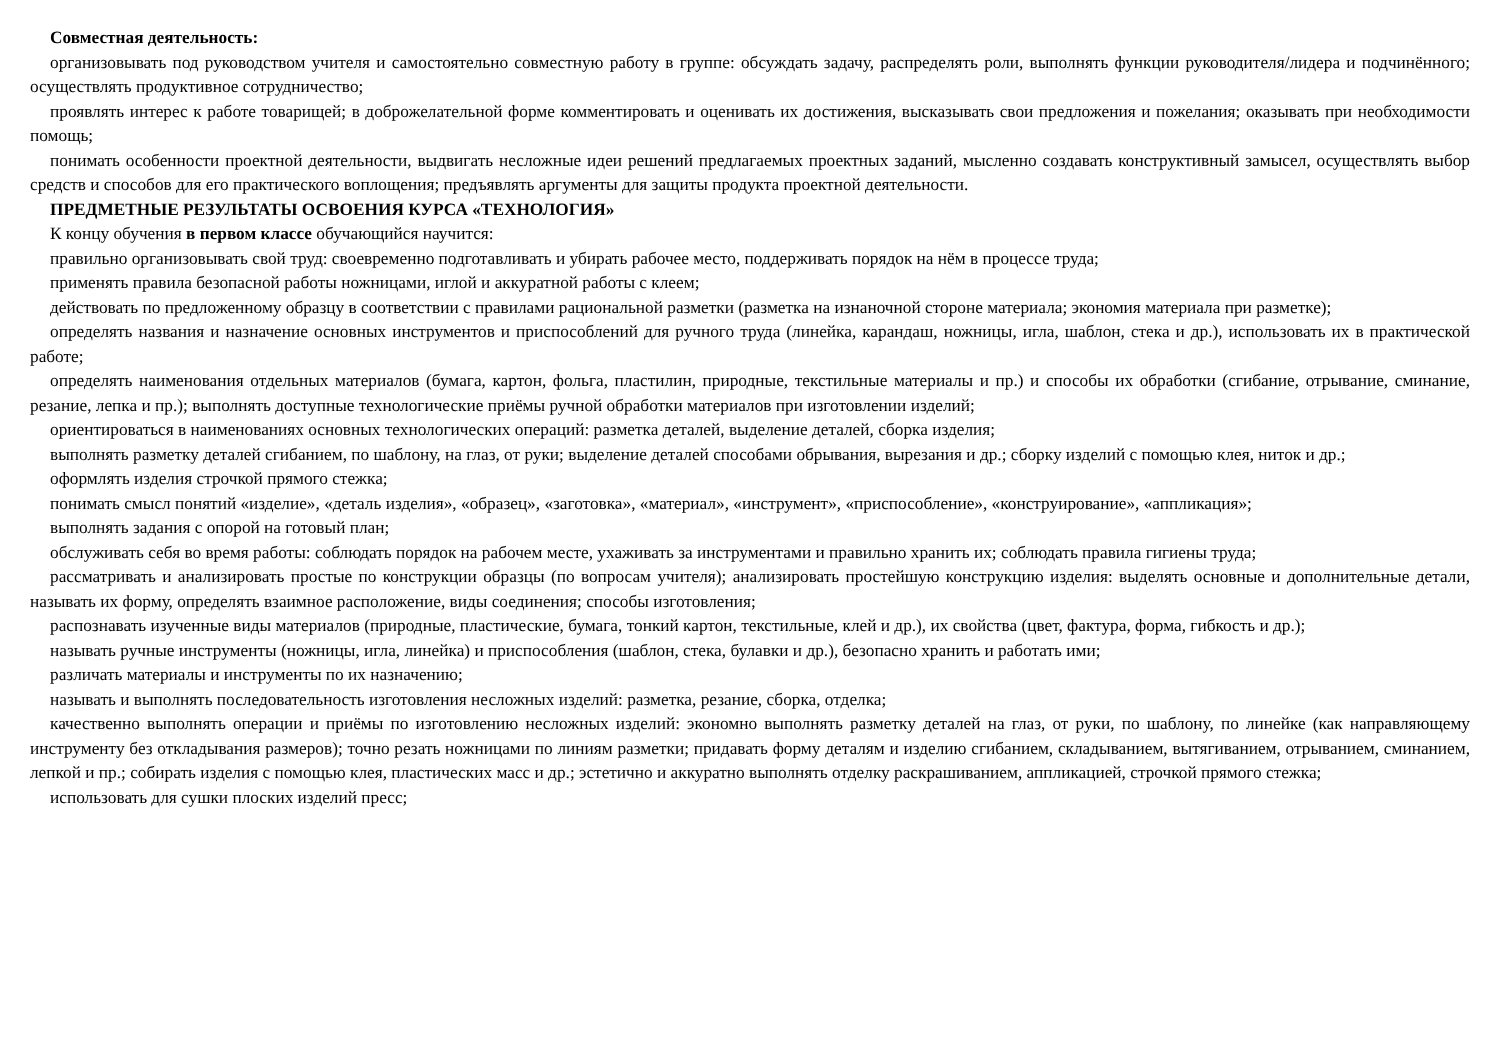Совместная деятельность:
организовывать под руководством учителя и самостоятельно совместную работу в группе: обсуждать задачу, распределять роли, выполнять функции руководителя/лидера и подчинённого; осуществлять продуктивное сотрудничество;
проявлять интерес к работе товарищей; в доброжелательной форме комментировать и оценивать их достижения, высказывать свои предложения и пожелания; оказывать при необходимости помощь;
понимать особенности проектной деятельности, выдвигать несложные идеи решений предлагаемых проектных заданий, мысленно создавать конструктивный замысел, осуществлять выбор средств и способов для его практического воплощения; предъявлять аргументы для защиты продукта проектной деятельности.
ПРЕДМЕТНЫЕ РЕЗУЛЬТАТЫ ОСВОЕНИЯ КУРСА «ТЕХНОЛОГИЯ»
К концу обучения в первом классе обучающийся научится:
правильно организовывать свой труд: своевременно подготавливать и убирать рабочее место, поддерживать порядок на нём в процессе труда;
применять правила безопасной работы ножницами, иглой и аккуратной работы с клеем;
действовать по предложенному образцу в соответствии с правилами рациональной разметки (разметка на изнаночной стороне материала; экономия материала при разметке);
определять названия и назначение основных инструментов и приспособлений для ручного труда (линейка, карандаш, ножницы, игла, шаблон, стека и др.), использовать их в практической работе;
определять наименования отдельных материалов (бумага, картон, фольга, пластилин, природные, текстильные материалы и пр.) и способы их обработки (сгибание, отрывание, сминание, резание, лепка и пр.); выполнять доступные технологические приёмы ручной обработки материалов при изготовлении изделий;
ориентироваться в наименованиях основных технологических операций: разметка деталей, выделение деталей, сборка изделия;
выполнять разметку деталей сгибанием, по шаблону, на глаз, от руки; выделение деталей способами обрывания, вырезания и др.; сборку изделий с помощью клея, ниток и др.;
оформлять изделия строчкой прямого стежка;
понимать смысл понятий «изделие», «деталь изделия», «образец», «заготовка», «материал», «инструмент», «приспособление», «конструирование», «аппликация»;
выполнять задания с опорой на готовый план;
обслуживать себя во время работы: соблюдать порядок на рабочем месте, ухаживать за инструментами и правильно хранить их; соблюдать правила гигиены труда;
рассматривать и анализировать простые по конструкции образцы (по вопросам учителя); анализировать простейшую конструкцию изделия: выделять основные и дополнительные детали, называть их форму, определять взаимное расположение, виды соединения; способы изготовления;
распознавать изученные виды материалов (природные, пластические, бумага, тонкий картон, текстильные, клей и др.), их свойства (цвет, фактура, форма, гибкость и др.);
называть ручные инструменты (ножницы, игла, линейка) и приспособления (шаблон, стека, булавки и др.), безопасно хранить и работать ими;
различать материалы и инструменты по их назначению;
называть и выполнять последовательность изготовления несложных изделий: разметка, резание, сборка, отделка;
качественно выполнять операции и приёмы по изготовлению несложных изделий: экономно выполнять разметку деталей на глаз, от руки, по шаблону, по линейке (как направляющему инструменту без откладывания размеров); точно резать ножницами по линиям разметки; придавать форму деталям и изделию сгибанием, складыванием, вытягиванием, отрыванием, сминанием, лепкой и пр.; собирать изделия с помощью клея, пластических масс и др.; эстетично и аккуратно выполнять отделку раскрашиванием, аппликацией, строчкой прямого стежка;
использовать для сушки плоских изделий пресс;